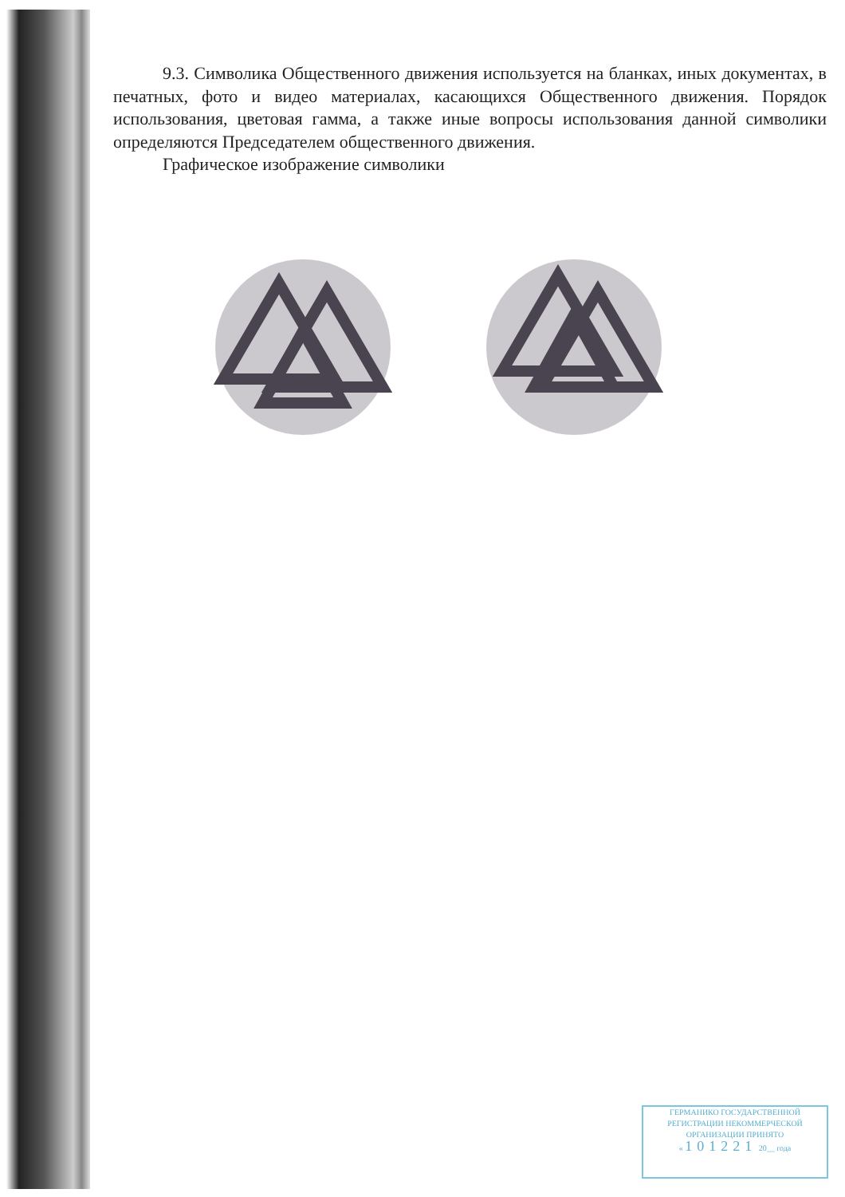9.3. Символика Общественного движения используется на бланках, иных документах, в печатных, фото и видео материалах, касающихся Общественного движения. Порядок использования, цветовая гамма, а также иные вопросы использования данной символики определяются Председателем общественного движения.
Графическое изображение символики
ГЕРМАНИКО ГОСУДАРСТВЕННОЙ
РЕГИСТРАЦИИ НЕКОММЕРЧЕСКОЙ
ОРГАНИЗАЦИИ ПРИНЯТО
« 101221 20__ года